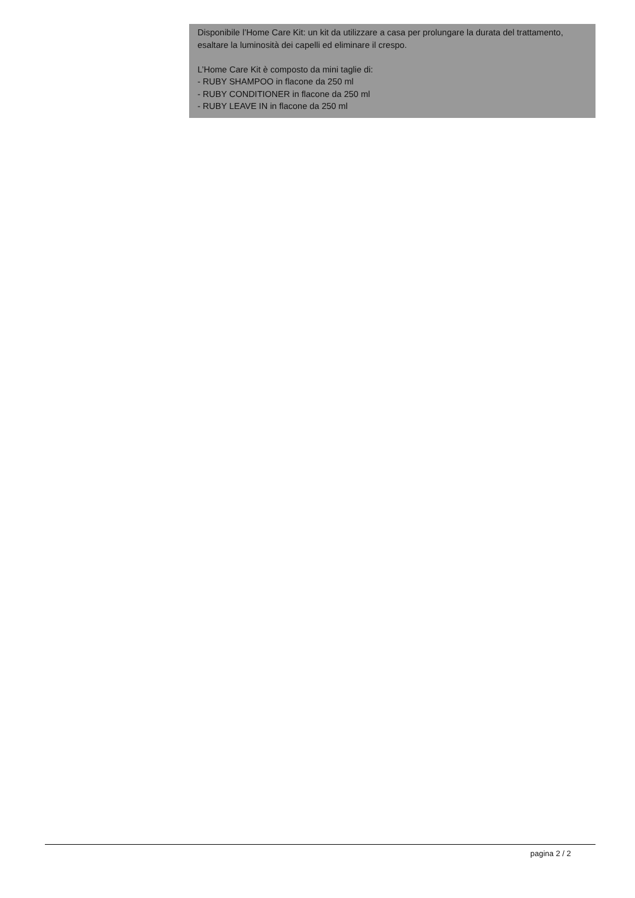Disponibile l’Home Care Kit: un kit da utilizzare a casa per prolungare la durata del trattamento, esaltare la luminosità dei capelli ed eliminare il crespo.
L’Home Care Kit è composto da mini taglie di:
- RUBY SHAMPOO in flacone da 250 ml
- RUBY CONDITIONER in flacone da 250 ml
- RUBY LEAVE IN in flacone da 250 ml
pagina 2 / 2